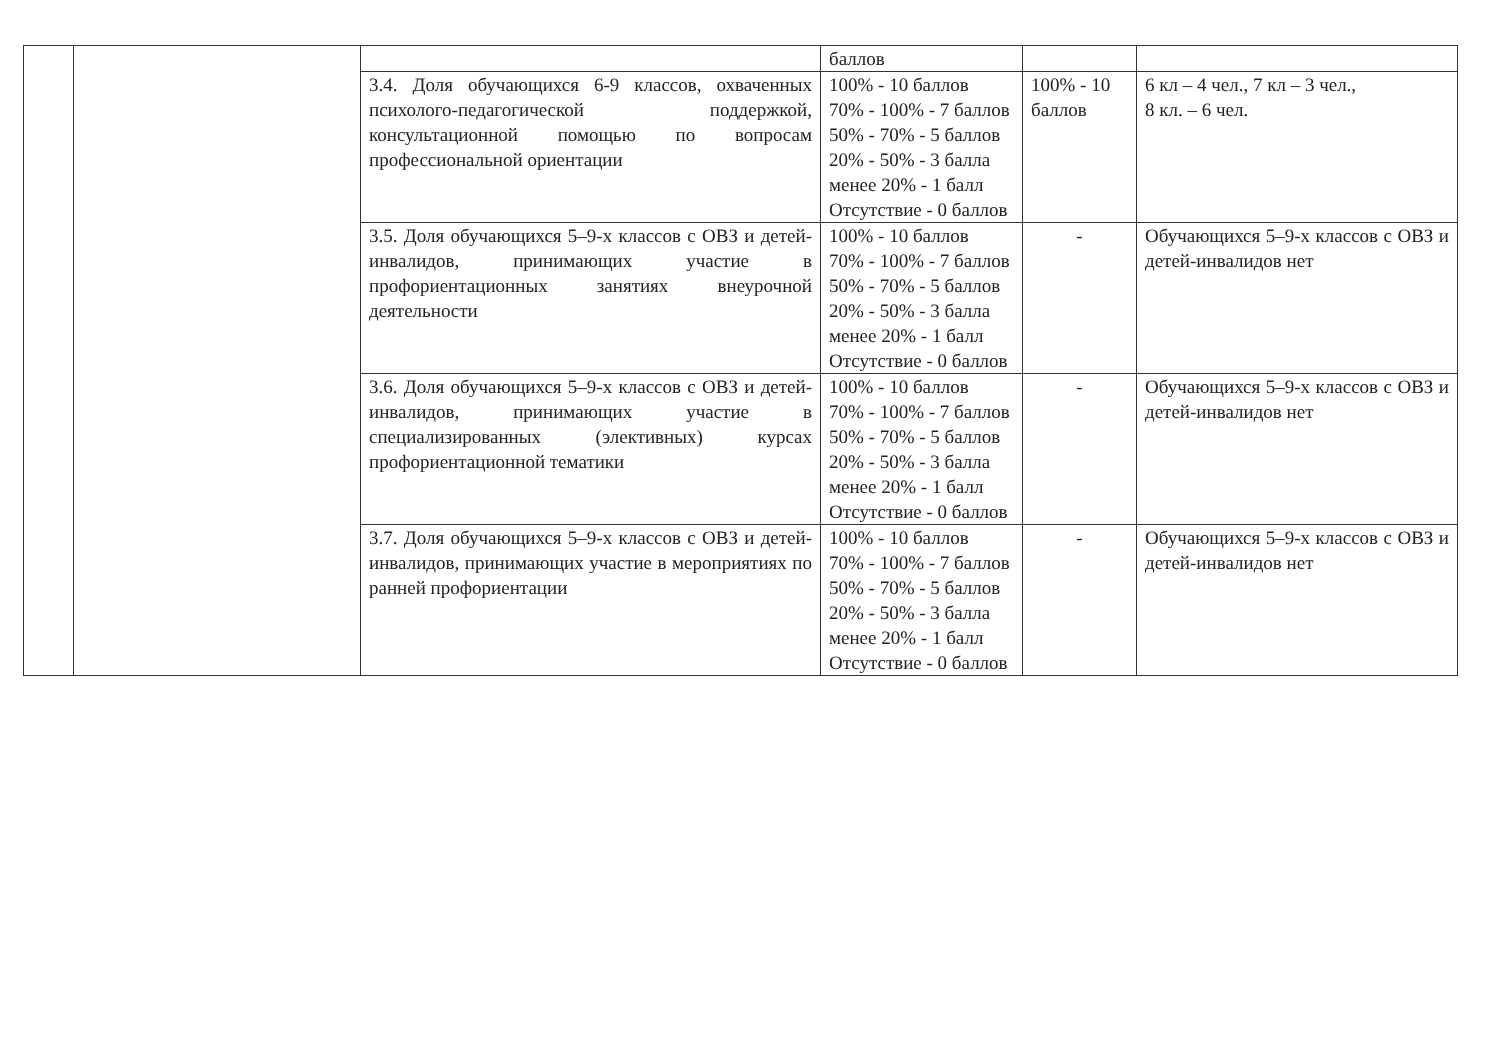| | | | баллов | | |
| | | 3.4. Доля обучающихся 6-9 классов, охваченных психолого-педагогической поддержкой, консультационной помощью по вопросам профессиональной ориентации | 100% - 10 баллов 70% - 100% - 7 баллов 50% - 70% - 5 баллов 20% - 50% - 3 балла менее 20% - 1 балл Отсутствие - 0 баллов | 100% - 10 баллов | 6 кл – 4 чел., 7 кл – 3 чел., 8 кл. – 6 чел. |
| | | 3.5. Доля обучающихся 5–9-х классов с ОВЗ и детей-инвалидов, принимающих участие в профориентационных занятиях внеурочной деятельности | 100% - 10 баллов 70% - 100% - 7 баллов 50% - 70% - 5 баллов 20% - 50% - 3 балла менее 20% - 1 балл Отсутствие - 0 баллов | - | Обучающихся 5–9-х классов с ОВЗ и детей-инвалидов нет |
| | | 3.6. Доля обучающихся 5–9-х классов с ОВЗ и детей-инвалидов, принимающих участие в специализированных (элективных) курсах профориентационной тематики | 100% - 10 баллов 70% - 100% - 7 баллов 50% - 70% - 5 баллов 20% - 50% - 3 балла менее 20% - 1 балл Отсутствие - 0 баллов | - | Обучающихся 5–9-х классов с ОВЗ и детей-инвалидов нет |
| | | 3.7. Доля обучающихся 5–9-х классов с ОВЗ и детей-инвалидов, принимающих участие в мероприятиях по ранней профориентации | 100% - 10 баллов 70% - 100% - 7 баллов 50% - 70% - 5 баллов 20% - 50% - 3 балла менее 20% - 1 балл Отсутствие - 0 баллов | - | Обучающихся 5–9-х классов с ОВЗ и детей-инвалидов нет |